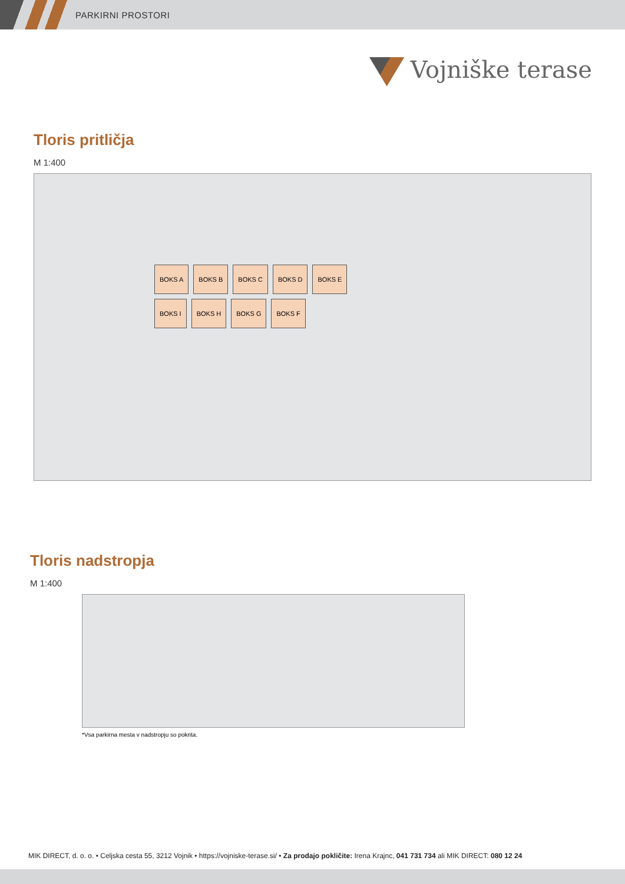PARKIRNI PROSTORI
Vojniške terase
Tloris pritličja
M 1:400
BOKS A BOKS B BOKS C BOKS D BOKS E
BOKS I BOKS H BOKS G BOKS F
Tloris nadstropja
M 1:400
*Vsa parkirna mesta v nadstropju so pokrita.
MIK DIRECT, d. o. o. • Celjska cesta 55, 3212 Vojnik • https://vojniske-terase.si/ • Za prodajo pokličite: Irena Krajnc, 041 731 734 ali MIK DIRECT: 080 12 24